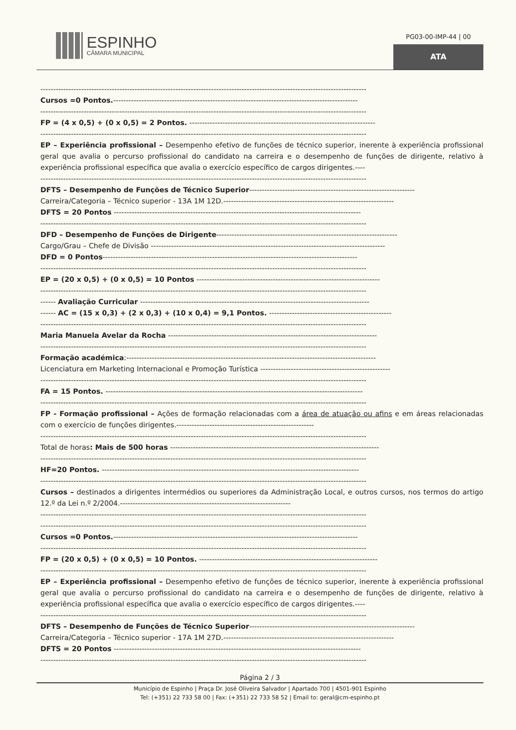ESPINHO
CÂMARA MUNICIPAL
PG03-00-IMP-44 | 00
ATA
--------------------------------------------------------------------------------------------------------------------------------
Cursos =0 Pontos.------------------------------------------------------------------------------------------------
--------------------------------------------------------------------------------------------------------------------------------
FP = (4 x 0,5) + (0 x 0,5) = 2 Pontos. -------------------------------------------------------------------------
--------------------------------------------------------------------------------------------------------------------------------
EP – Experiência profissional – Desempenho efetivo de funções de técnico superior, inerente à experiência profissional geral que avalia o percurso profissional do candidato na carreira e o desempenho de funções de dirigente, relativo à experiência profissional específica que avalia o exercício específico de cargos dirigentes.----
--------------------------------------------------------------------------------------------------------------------------------
DFTS – Desempenho de Funções de Técnico Superior-----------------------------------------------------------------
Carreira/Categoria – Técnico superior - 13A 1M 12D.-------------------------------------------------------------------
DFTS = 20 Pontos -------------------------------------------------------------------------------------------------
--------------------------------------------------------------------------------------------------------------------------------
DFD – Desempenho de Funções de Dirigente-----------------------------------------------------------------------
Cargo/Grau – Chefe de Divisão --------------------------------------------------------------------------------------------
DFD = 0 Pontos----------------------------------------------------------------------------------------------------
--------------------------------------------------------------------------------------------------------------------------------
EP = (20 x 0,5) + (0 x 0,5) = 10 Pontos ------------------------------------------------------------------------
--------------------------------------------------------------------------------------------------------------------------------
------ Avaliação Curricular ------------------------------------------------------------------------------------------
------ AC = (15 x 0,3) + (2 x 0,3) + (10 x 0,4) = 9,1 Pontos. ------------------------------------------------
--------------------------------------------------------------------------------------------------------------------------------
Maria Manuela Avelar da Rocha ----------------------------------------------------------------------------------
--------------------------------------------------------------------------------------------------------------------------------
Formação académica:--------------------------------------------------------------------------------------------------
Licenciatura em Marketing Internacional e Promoção Turística ---------------------------------------------------
--------------------------------------------------------------------------------------------------------------------------------
FA = 15 Pontos. -----------------------------------------------------------------------------------------------------
--------------------------------------------------------------------------------------------------------------------------------
FP - Formação profissional – Ações de formação relacionadas com a área de atuação ou afins e em áreas relacionadas com o exercício de funções dirigentes.------------------------------------------------------
--------------------------------------------------------------------------------------------------------------------------------
Total de horas: Mais de 500 horas ----------------------------------------------------------------------------------
--------------------------------------------------------------------------------------------------------------------------------
HF=20 Pontos. -----------------------------------------------------------------------------------------------------
--------------------------------------------------------------------------------------------------------------------------------
Cursos – destinados a dirigentes intermédios ou superiores da Administração Local, e outros cursos, nos termos do artigo 12.º da Lei n.º 2/2004.-------------------------------------------------------------------
--------------------------------------------------------------------------------------------------------------------------------
--------------------------------------------------------------------------------------------------------------------------------
Cursos =0 Pontos.------------------------------------------------------------------------------------------------
--------------------------------------------------------------------------------------------------------------------------------
FP = (20 x 0,5) + (0 x 0,5) = 10 Pontos. ----------------------------------------------------------------------
--------------------------------------------------------------------------------------------------------------------------------
EP – Experiência profissional – Desempenho efetivo de funções de técnico superior, inerente à experiência profissional geral que avalia o percurso profissional do candidato na carreira e o desempenho de funções de dirigente, relativo à experiência profissional específica que avalia o exercício específico de cargos dirigentes.----
--------------------------------------------------------------------------------------------------------------------------------
DFTS – Desempenho de Funções de Técnico Superior-----------------------------------------------------------------
Carreira/Categoria – Técnico superior - 17A 1M 27D.-------------------------------------------------------------------
DFTS = 20 Pontos -------------------------------------------------------------------------------------------------
--------------------------------------------------------------------------------------------------------------------------------
Página 2 / 3
Município de Espinho | Praça Dr. José Oliveira Salvador | Apartado 700 | 4501-901 Espinho
Tel: (+351) 22 733 58 00 | Fax: (+351) 22 733 58 52 | Email to: geral@cm-espinho.pt